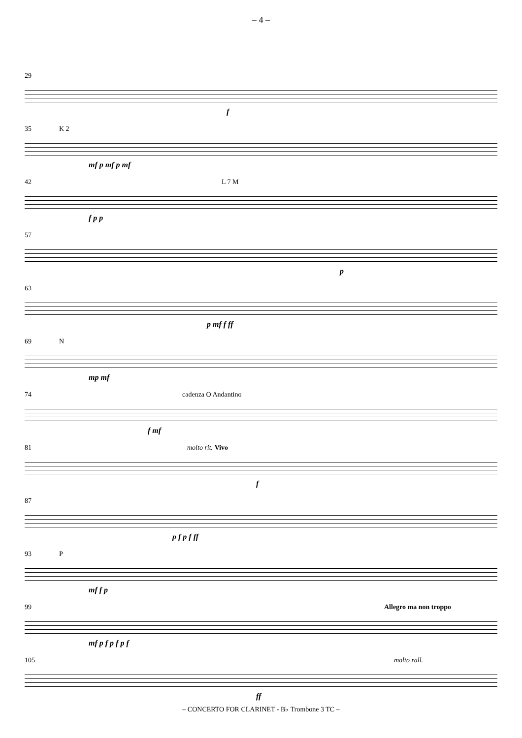– 4 –
29
f
35 K 2
mf p mf p mf
42 L 7 M
f p p
57
p
63
p mf f ff
69 N
mp mf
74 cadenza O Andantino
f mf
81 molto rit. Vivo
f
87
p f p f ff
93 P
mf f p
99 Allegro ma non troppo
mf p f p f p f
105 molto rall.
ff
– CONCERTO FOR CLARINET - B♭ Trombone 3 TC –